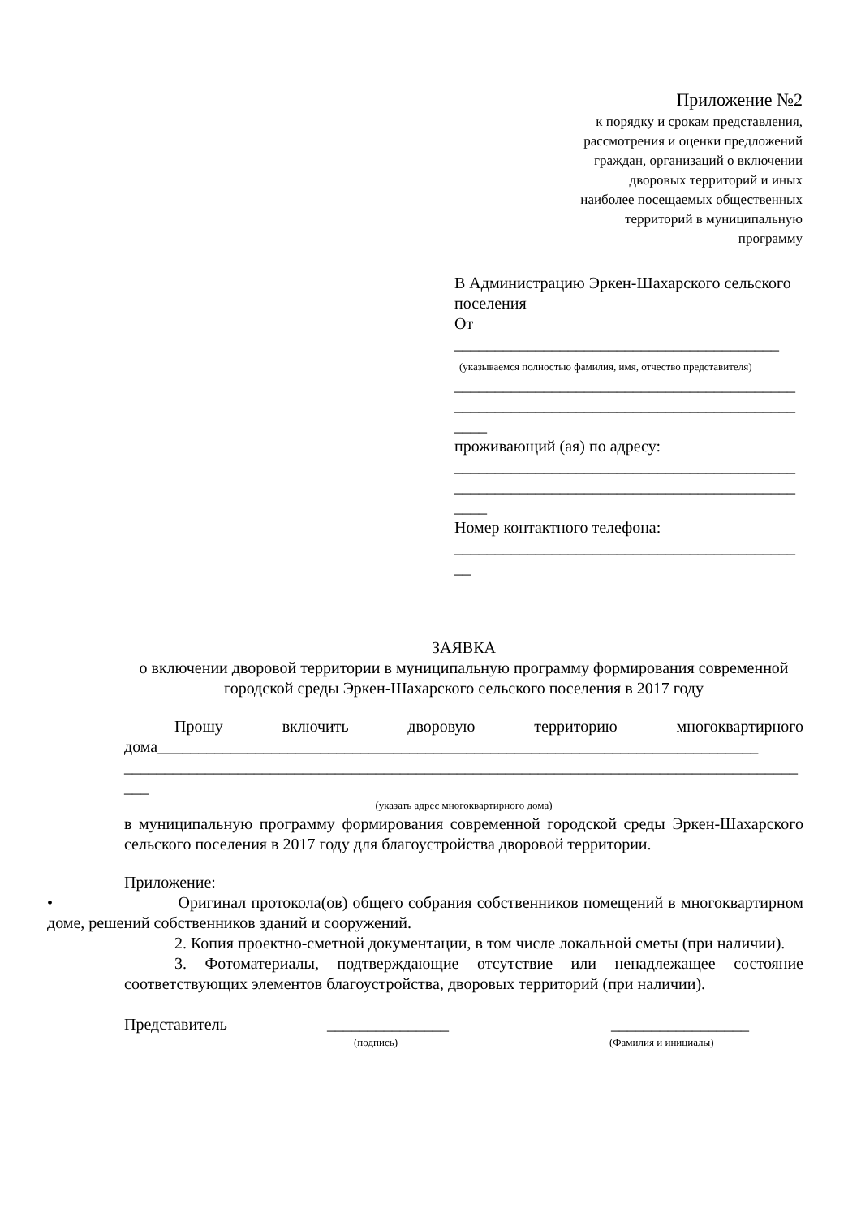Приложение №2
к порядку и срокам представления,
рассмотрения и оценки предложений
граждан, организаций о включении
дворовых территорий и иных
наиболее посещаемых общественных
территорий в муниципальную
программу
В Администрацию Эркен-Шахарского сельского поселения
От
________________________________________
(указываемся полностью фамилия, имя, отчество представителя)
__________________________________________
__________________________________________
____
проживающий (ая) по адресу:
__________________________________________
__________________________________________
____
Номер контактного телефона:
__________________________________________
__
ЗАЯВКА
о включении дворовой территории в муниципальную программу формирования современной городской среды Эркен-Шахарского сельского поселения в 2017 году
Прошу включить дворовую территорию многоквартирного дома__________________________________________________________________________ ___________________________________________________________________________________ ___
(указать адрес многоквартирного дома)
в муниципальную программу формирования современной городской среды Эркен-Шахарского сельского поселения в 2017 году для благоустройства дворовой территории.
Приложение:
• Оригинал протокола(ов) общего собрания собственников помещений в многоквартирном доме, решений собственников зданий и сооружений.
2. Копия проектно-сметной документации, в том числе локальной сметы (при наличии).
3. Фотоматериалы, подтверждающие отсутствие или ненадлежащее состояние соответствующих элементов благоустройства, дворовых территорий (при наличии).
Представитель _______________ _________________
(подпись) (Фамилия и инициалы)